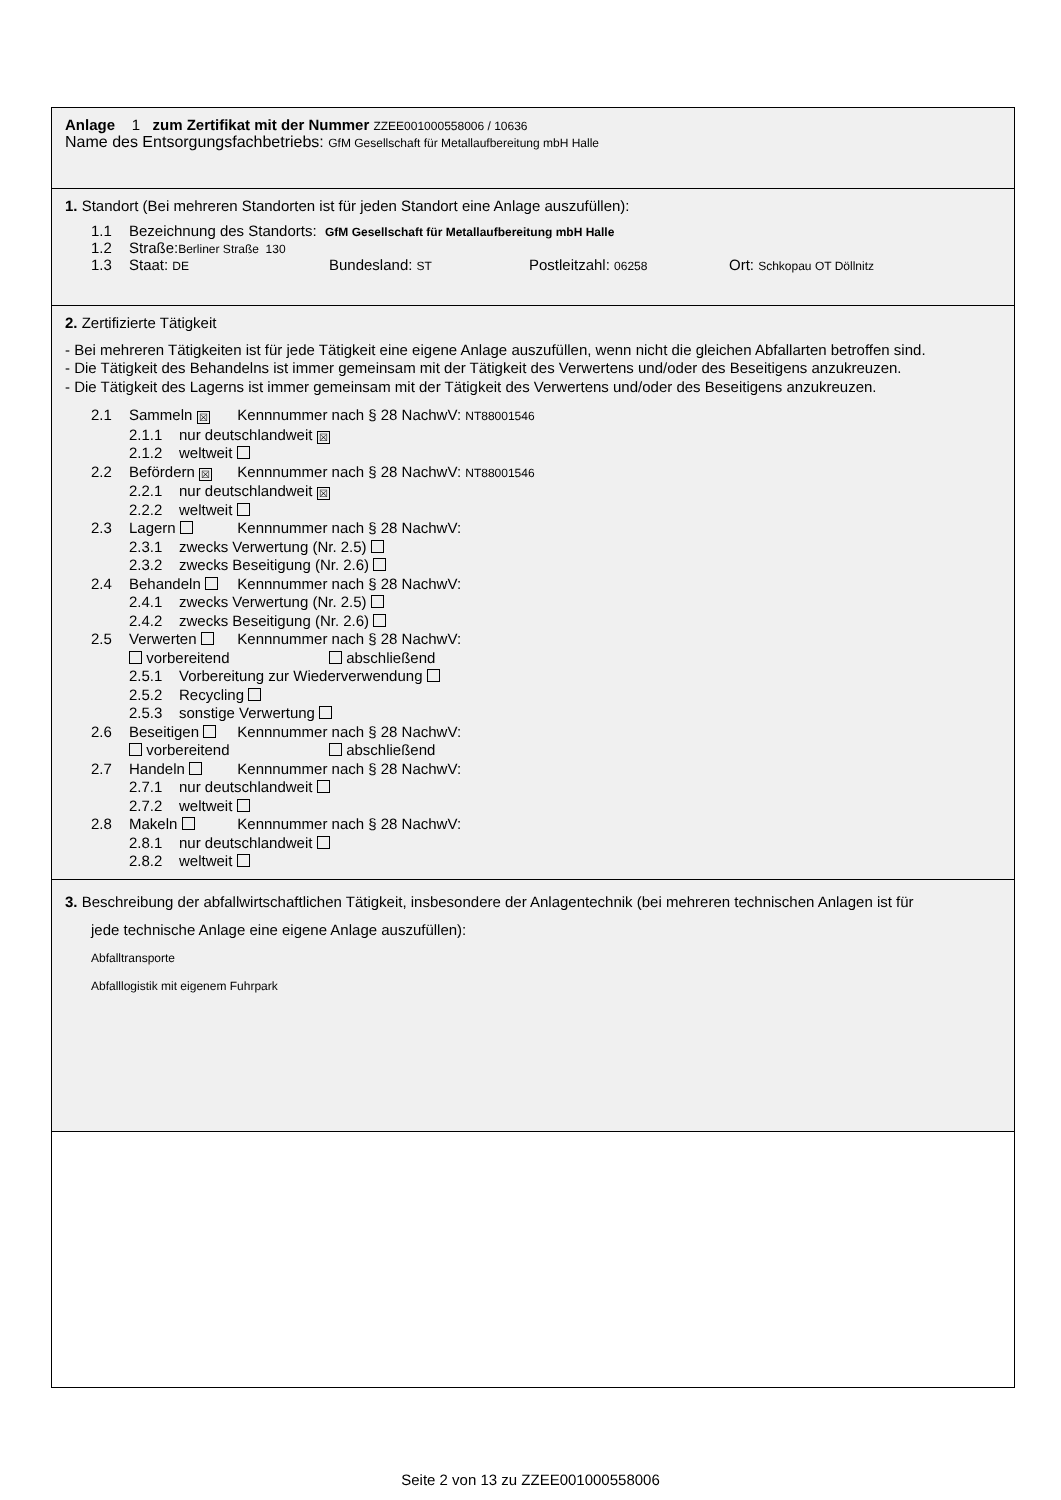Anlage 1 zum Zertifikat mit der Nummer ZZEE001000558006 / 10636
Name des Entsorgungsfachbetriebs: GfM Gesellschaft für Metallaufbereitung mbH Halle
1. Standort (Bei mehreren Standorten ist für jeden Standort eine Anlage auszufüllen):
1.1 Bezeichnung des Standorts: GfM Gesellschaft für Metallaufbereitung mbH Halle
1.2 Straße:Berliner Straße 130
1.3 Staat: DE Bundesland: ST Postleitzahl: 06258 Ort: Schkopau OT Döllnitz
2. Zertifizierte Tätigkeit
- Bei mehreren Tätigkeiten ist für jede Tätigkeit eine eigene Anlage auszufüllen, wenn nicht die gleichen Abfallarten betroffen sind.
- Die Tätigkeit des Behandelns ist immer gemeinsam mit der Tätigkeit des Verwertens und/oder des Beseitigens anzukreuzen.
- Die Tätigkeit des Lagerns ist immer gemeinsam mit der Tätigkeit des Verwertens und/oder des Beseitigens anzukreuzen.
2.1 Sammeln ☒ Kennnummer nach § 28 NachwV: NT88001546
2.1.1 nur deutschlandweit ☒
2.1.2 weltweit
2.2 Befördern ☒ Kennnummer nach § 28 NachwV: NT88001546
2.2.1 nur deutschlandweit ☒
2.2.2 weltweit
2.3 Lagern Kennnummer nach § 28 NachwV:
2.3.1 zwecks Verwertung (Nr. 2.5)
2.3.2 zwecks Beseitigung (Nr. 2.6)
2.4 Behandeln Kennnummer nach § 28 NachwV:
2.4.1 zwecks Verwertung (Nr. 2.5)
2.4.2 zwecks Beseitigung (Nr. 2.6)
2.5 Verwerten Kennnummer nach § 28 NachwV:
vorbereitend abschließend
2.5.1 Vorbereitung zur Wiederverwendung
2.5.2 Recycling
2.5.3 sonstige Verwertung
2.6 Beseitigen Kennnummer nach § 28 NachwV:
vorbereitend abschließend
2.7 Handeln Kennnummer nach § 28 NachwV:
2.7.1 nur deutschlandweit
2.7.2 weltweit
2.8 Makeln Kennnummer nach § 28 NachwV:
2.8.1 nur deutschlandweit
2.8.2 weltweit
3. Beschreibung der abfallwirtschaftlichen Tätigkeit, insbesondere der Anlagentechnik (bei mehreren technischen Anlagen ist für
jede technische Anlage eine eigene Anlage auszufüllen):
Abfalltransporte
Abfalllogistik mit eigenem Fuhrpark
Seite 2 von 13 zu ZZEE001000558006